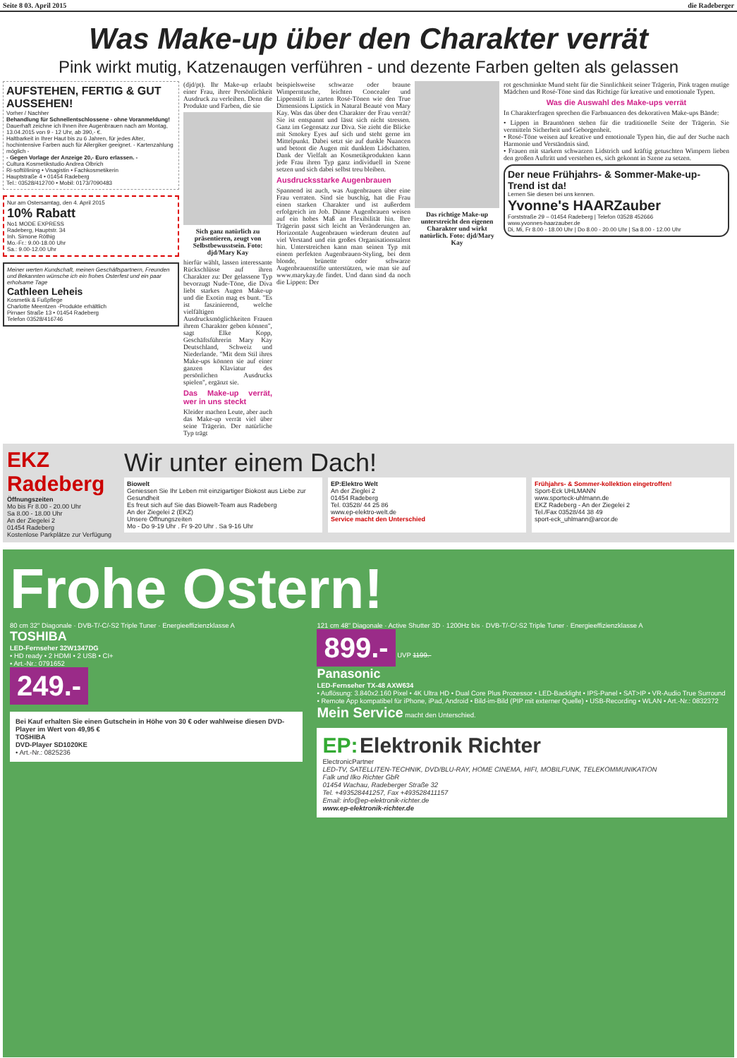Seite 8 03. April 2015 die Radeberger
Was Make-up über den Charakter verrät
Pink wirkt mutig, Katzenaugen verführen - und dezente Farben gelten als gelassen
AUFSTEHEN, FERTIG & GUT AUSSEHEN!
Vorher / Nachher
Behandlung für Schnellentschlossene - ohne Voranmeldung!
Dauerhaft zeichne ich Ihnen ihre Augenbrauen nach am Montag, 13.04.2015 von 9 - 12 Uhr, ab 390,- €.
Haltbarkeit in Ihrer Haut bis zu 6 Jahren, für jedes Alter, hochintensive Farben auch für Allergiker geeignet. - Kartenzahlung möglich -
- Gegen Vorlage der Anzeige 20,- Euro erlassen. -
Cultura Kosmetikstudio Andrea Olbrich
Ri-soft®lining • Visagistin • Fachkosmetikerin
Hauptstraße 4 • 01454 Radeberg
Tel.: 03528/412700 • Mobil: 0173/7090483
Nur am Ostersamtag, den 4. April 2015
10% Rabatt
No1 MODE EXPRESS
Radeberg, Hauptstr. 34
Inh. Simone Röthig
Mo.-Fr.: 9.00-18.00 Uhr
Sa.: 9.00-12.00 Uhr
Meiner werten Kundschaft, meinen Geschäftspartnern, Freunden und Bekannten wünsche ich ein frohes Osterfest und ein paar erholsame Tage
Cathleen Leheis
Kosmetik & Fußpflege
Charlotte Meentzen -Produkte erhältlich
Pirnaer Straße 13 • 01454 Radeberg
Telefon 03528/416746
(djd/pt). Ihr Make-up erlaubt einer Frau, ihrer Persönlichkeit Ausdruck zu verleihen. Denn die Produkte und Farben, die sie
Sich ganz natürlich zu präsentieren, zeugt von Selbstbewusstsein. Foto: djd/Mary Kay
hierfür wählt, lassen interessante Rückschlüsse auf ihren Charakter zu: Der gelassene Typ bevorzugt Nude-Töne, die Diva liebt starkes Augen Make-up und die Exotin mag es bunt. "Es ist faszinierend, welche vielfältigen Ausdrucksmöglichkeiten Frauen ihrem Charakter geben können", sagt Elke Kopp, Geschäftsführerin Mary Kay Deutschland, Schweiz und Niederlande. "Mit dem Stil ihres Make-ups können sie auf einer ganzen Klaviatur des persönlichen Ausdrucks spielen", ergänzt sie.
Das Make-up verrät, wer in uns steckt
Kleider machen Leute, aber auch das Make-up verrät viel über seine Trägerin. Der natürliche Typ trägt
beispielsweise schwarze oder braune Wimperntusche, leichten Concealer und Lippenstift in zarten Rosé-Tönen wie den True Dimensions Lipstick in Natural Beauté von Mary Kay. Was das über den Charakter der Frau verrät? Sie ist entspannt und lässt sich nicht stressen. Ganz im Gegensatz zur Diva. Sie zieht die Blicke mit Smokey Eyes auf sich und steht gerne im Mittelpunkt. Dabei setzt sie auf dunkle Nuancen und betont die Augen mit dunklem Lidschatten. Dank der Vielfalt an Kosmetikprodukten kann jede Frau ihren Typ ganz individuell in Szene setzen und sich dabei selbst treu bleiben.
Ausdrucksstarke Augenbrauen
Spannend ist auch, was Augenbrauen über eine Frau verraten. Sind sie buschig, hat die Frau einen starken Charakter und ist außerdem erfolgreich im Job. Dünne Augenbrauen weisen auf ein hohes Maß an Flexibilität hin. Ihre Trägerin passt sich leicht an Veränderungen an. Horizontale Augenbrauen wiederum deuten auf viel Verstand und ein großes Organisationstalent hin. Unterstreichen kann man seinen Typ mit einem perfekten Augenbrauen-Styling, bei dem blonde, brünette oder schwarze Augenbrauenstifte unterstützen, wie man sie auf www.marykay.de findet. Und dann sind da noch die Lippen: Der
Das richtige Make-up unterstreicht den eigenen Charakter und wirkt natürlich. Foto: djd/Mary Kay
rot geschminkte Mund steht für die Sinnlichkeit seiner Trägerin, Pink tragen mutige Mädchen und Rosé-Töne sind das Richtige für kreative und emotionale Typen.
Was die Auswahl des Make-ups verrät
In Charakterfragen sprechen die Farbnuancen des dekorativen Make-ups Bände:
• Lippen in Brauntönen stehen für die traditionelle Seite der Trägerin. Sie vermitteln Sicherheit und Geborgenheit.
• Rosé-Töne weisen auf kreative und emotionale Typen hin, die auf der Suche nach Harmonie und Verständnis sind.
• Frauen mit starkem schwarzen Lidstrich und kräftig getuschten Wimpern lieben den großen Auftritt und verstehen es, sich gekonnt in Szene zu setzen.
Der neue Frühjahrs- & Sommer-Make-up-Trend ist da!
Lernen Sie diesen bei uns kennen.
Yvonne's HAARZauber
Forststraße 29 – 01454 Radeberg | Telefon 03528 452666
www.yvonnes-haarzauber.de
Di, Mi, Fr 8.00 - 18.00 Uhr | Do 8.00 - 20.00 Uhr | Sa 8.00 - 12.00 Uhr
EKZ Radeberg
Öffnungszeiten
Mo bis Fr 8.00 - 20.00 Uhr
Sa 8.00 - 18.00 Uhr
An der Ziegelei 2
01454 Radeberg
Kostenlose Parkplätze zur Verfügung
Wir unter einem Dach!
Biowelt
Geniessen Sie Ihr Leben mit einzigartiger Biokost aus Liebe zur Gesundheit
Es freut sich auf Sie das Biowelt-Team aus Radeberg
An der Ziegelei 2 (EKZ)
Unsere Öffnungszeiten
Mo - Do 9-19 Uhr . Fr 9-20 Uhr . Sa 9-16 Uhr
EP:Elektro Welt
An der Zieglei 2
01454 Radeberg
Tel. 03528/ 44 25 86
www.ep-elektro-welt.de
Service macht den Unterschied
Frühjahrs- & Sommer-kollektion eingetroffen!
Sport-Eck UHLMANN
www.sporteck-uhlmann.de
EKZ Radeberg - An der Ziegelei 2
Tel./Fax 03528/44 38 49
sport-eck_uhlmann@arcor.de
Frohe Ostern!
80 cm 32" Diagonale · DVB-T/-C/-S2 Triple Tuner · Energieeffizienzklasse A
TOSHIBA
LED-Fernseher 32W1347DG
• HD ready • 2 HDMI • 2 USB • CI+
• Art.-Nr.: 0791652
249.-
Bei Kauf erhalten Sie einen Gutschein in Höhe von 30 € oder wahlweise diesen DVD-Player im Wert von 49,95 €
TOSHIBA
DVD-Player SD1020KE
• Art.-Nr.: 0825236
121 cm 48" Diagonale · Active Shutter 3D · 1200Hz bis · DVB-T/-C/-S2 Triple Tuner · Energieeffizienzklasse A
899.- UVP 1199.-
Panasonic
LED-Fernseher TX-48 AXW634
• Auflösung: 3.840x2.160 Pixel • 4K Ultra HD • Dual Core Plus Prozessor • LED-Backlight • IPS-Panel • SAT>IP • VR-Audio True Surround • Remote App kompatibel für iPhone, iPad, Android • Bild-im-Bild (PIP mit externer Quelle) • USB-Recording • WLAN • Art.-Nr.: 0832372
Mein Service macht den Unterschied.
EP: Elektronik Richter
ElectronicPartner
LED-TV, SATELLITEN-TECHNIK, DVD/BLU-RAY, HOME CINEMA, HIFI, MOBILFUNK, TELEKOMMUNIKATION
Falk und Ilko Richter GbR
01454 Wachau, Radeberger Straße 32
Tel. +493528441257, Fax +493528411157
Email: info@ep-elektronik-richter.de
www.ep-elektronik-richter.de